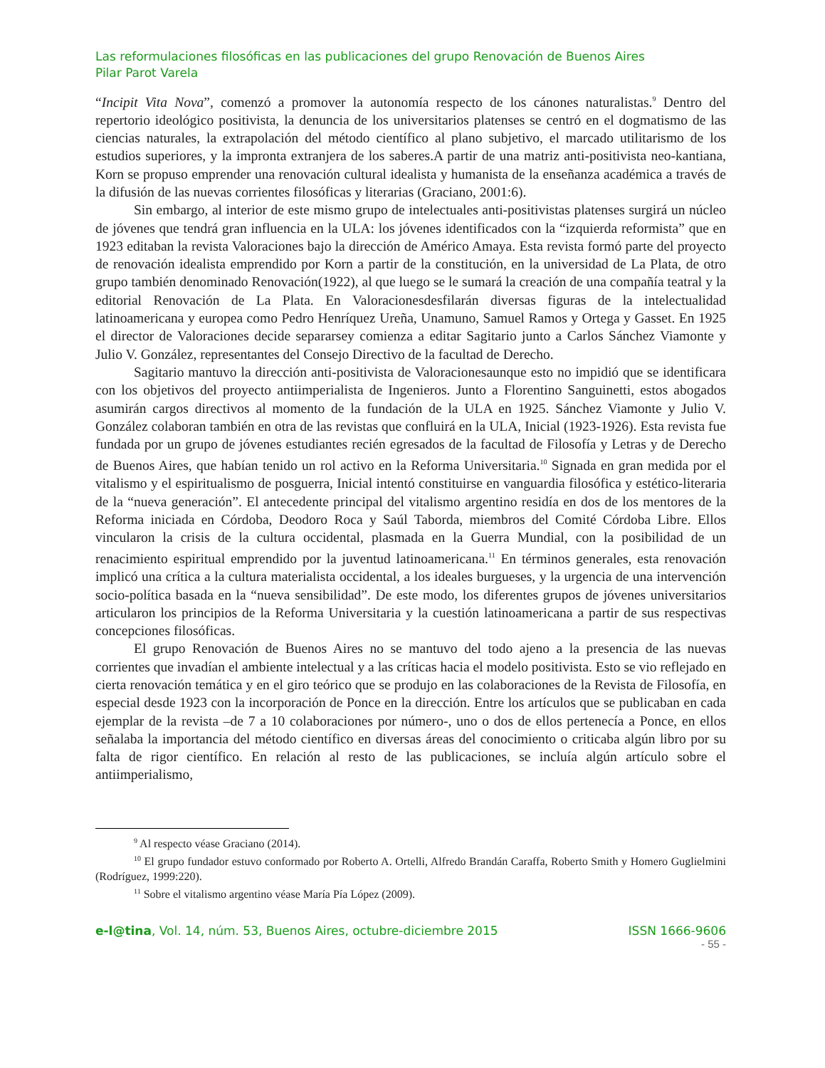Las reformulaciones filosóficas en las publicaciones del grupo Renovación de Buenos Aires
Pilar Parot Varela
“Incipit Vita Nova”, comenzó a promover la autonomía respecto de los cánones naturalistas.<sup>9</sup> Dentro del repertorio ideológico positivista, la denuncia de los universitarios platenses se centró en el dogmatismo de las ciencias naturales, la extrapolación del método científico al plano subjetivo, el marcado utilitarismo de los estudios superiores, y la impronta extranjera de los saberes.A partir de una matriz anti-positivista neo-kantiana, Korn se propuso emprender una renovación cultural idealista y humanista de la enseñanza académica a través de la difusión de las nuevas corrientes filosóficas y literarias (Graciano, 2001:6).
Sin embargo, al interior de este mismo grupo de intelectuales anti-positivistas platenses surgirá un núcleo de jóvenes que tendrá gran influencia en la ULA: los jóvenes identificados con la “izquierda reformista” que en 1923 editaban la revista Valoraciones bajo la dirección de Américo Amaya. Esta revista formó parte del proyecto de renovación idealista emprendido por Korn a partir de la constitución, en la universidad de La Plata, de otro grupo también denominado Renovación(1922), al que luego se le sumará la creación de una compañía teatral y la editorial Renovación de La Plata. En Valoracionesdesfilarán diversas figuras de la intelectualidad latinoamericana y europea como Pedro Henríquez Ureña, Unamuno, Samuel Ramos y Ortega y Gasset. En 1925 el director de Valoraciones decide separarsey comienza a editar Sagitario junto a Carlos Sánchez Viamonte y Julio V. González, representantes del Consejo Directivo de la facultad de Derecho.
Sagitario mantuvo la dirección anti-positivista de Valoracionesaunque esto no impidió que se identificara con los objetivos del proyecto antiimperialista de Ingenieros. Junto a Florentino Sanguinetti, estos abogados asumirán cargos directivos al momento de la fundación de la ULA en 1925. Sánchez Viamonte y Julio V. González colaboran también en otra de las revistas que confluirá en la ULA, Inicial (1923-1926). Esta revista fue fundada por un grupo de jóvenes estudiantes recién egresados de la facultad de Filosofía y Letras y de Derecho de Buenos Aires, que habían tenido un rol activo en la Reforma Universitaria.<sup>10</sup> Signada en gran medida por el vitalismo y el espiritualismo de posguerra, Inicial intentó constituirse en vanguardia filosófica y estético-literaria de la “nueva generación”. El antecedente principal del vitalismo argentino residía en dos de los mentores de la Reforma iniciada en Córdoba, Deodoro Roca y Saúl Taborda, miembros del Comité Córdoba Libre. Ellos vincularon la crisis de la cultura occidental, plasmada en la Guerra Mundial, con la posibilidad de un renacimiento espiritual emprendido por la juventud latinoamericana.<sup>11</sup> En términos generales, esta renovación implicó una crítica a la cultura materialista occidental, a los ideales burgueses, y la urgencia de una intervención socio-política basada en la “nueva sensibilidad”. De este modo, los diferentes grupos de jóvenes universitarios articularon los principios de la Reforma Universitaria y la cuestión latinoamericana a partir de sus respectivas concepciones filosóficas.
El grupo Renovación de Buenos Aires no se mantuvo del todo ajeno a la presencia de las nuevas corrientes que invadían el ambiente intelectual y a las críticas hacia el modelo positivista. Esto se vio reflejado en cierta renovación temática y en el giro teórico que se produjo en las colaboraciones de la Revista de Filosofía, en especial desde 1923 con la incorporación de Ponce en la dirección. Entre los artículos que se publicaban en cada ejemplar de la revista –de 7 a 10 colaboraciones por número-, uno o dos de ellos pertenecía a Ponce, en ellos señalaba la importancia del método científico en diversas áreas del conocimiento o criticaba algún libro por su falta de rigor científico. En relación al resto de las publicaciones, se incluía algún artículo sobre el antiimperialismo,
<sup>9</sup> Al respecto véase Graciano (2014).
<sup>10</sup> El grupo fundador estuvo conformado por Roberto A. Ortelli, Alfredo Brandán Caraffa, Roberto Smith y Homero Guglielmini (Rodríguez, 1999:220).
<sup>11</sup> Sobre el vitalismo argentino véase María Pía López (2009).
e-l@tina, Vol. 14, núm. 53, Buenos Aires, octubre-diciembre 2015 ISSN 1666-9606
- 55 -